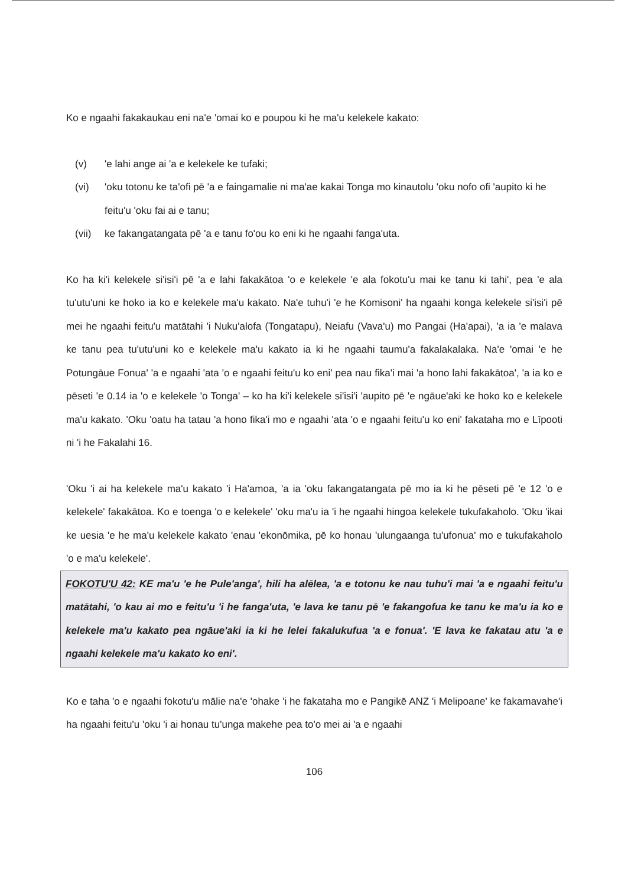Ko e ngaahi fakakaukau eni na'e 'omai ko e poupou ki he ma'u kelekele kakato:
(v) 'e lahi ange ai 'a e kelekele ke tufaki;
(vi) 'oku totonu ke ta'ofi pē 'a e faingamalie ni ma'ae kakai Tonga mo kinautolu 'oku nofo ofi 'aupito ki he feitu'u 'oku fai ai e tanu;
(vii) ke fakangatangata pē 'a e tanu fo'ou ko eni ki he ngaahi fanga'uta.
Ko ha ki'i kelekele si'isi'i pē 'a e lahi fakakātoa 'o e kelekele 'e ala fokotu'u mai ke tanu ki tahi', pea 'e ala tu'utu'uni ke hoko ia ko e kelekele ma'u kakato. Na'e tuhu'i 'e he Komisoni' ha ngaahi konga kelekele si'isi'i pē mei he ngaahi feitu'u matātahi 'i Nuku'alofa (Tongatapu), Neiafu (Vava'u) mo Pangai (Ha'apai), 'a ia 'e malava ke tanu pea tu'utu'uni ko e kelekele ma'u kakato ia ki he ngaahi taumu'a fakalakalaka. Na'e 'omai 'e he Potungāue Fonua' 'a e ngaahi 'ata 'o e ngaahi feitu'u ko eni' pea nau fika'i mai 'a hono lahi fakakātoa', 'a ia ko e pēseti 'e 0.14 ia 'o e kelekele 'o Tonga' – ko ha ki'i kelekele si'isi'i 'aupito pē 'e ngāue'aki ke hoko ko e kelekele ma'u kakato. 'Oku 'oatu ha tatau 'a hono fika'i mo e ngaahi 'ata 'o e ngaahi feitu'u ko eni' fakataha mo e Līpooti ni 'i he Fakalahi 16.
'Oku 'i ai ha kelekele ma'u kakato 'i Ha'amoa, 'a ia 'oku fakangatangata pē mo ia ki he pēseti pē 'e 12 'o e kelekele' fakakātoa. Ko e toenga 'o e kelekele' 'oku ma'u ia 'i he ngaahi hingoa kelekele tukufakaholo. 'Oku 'ikai ke uesia 'e he ma'u kelekele kakato 'enau 'ekonōmika, pē ko honau 'ulungaanga tu'ufonua' mo e tukufakaholo 'o e ma'u kelekele'.
FOKOTU'U 42: KE ma'u 'e he Pule'anga', hili ha alēlea, 'a e totonu ke nau tuhu'i mai 'a e ngaahi feitu'u matātahi, 'o kau ai mo e feitu'u 'i he fanga'uta, 'e lava ke tanu pē 'e fakangofua ke tanu ke ma'u ia ko e kelekele ma'u kakato pea ngāue'aki ia ki he lelei fakalukufua 'a e fonua'. 'E lava ke fakatau atu 'a e ngaahi kelekele ma'u kakato ko eni'.
Ko e taha 'o e ngaahi fokotu'u mālie na'e 'ohake 'i he fakataha mo e Pangikē ANZ 'i Melipoane' ke fakamavahe'i ha ngaahi feitu'u 'oku 'i ai honau tu'unga makehe pea to'o mei ai 'a e ngaahi
106